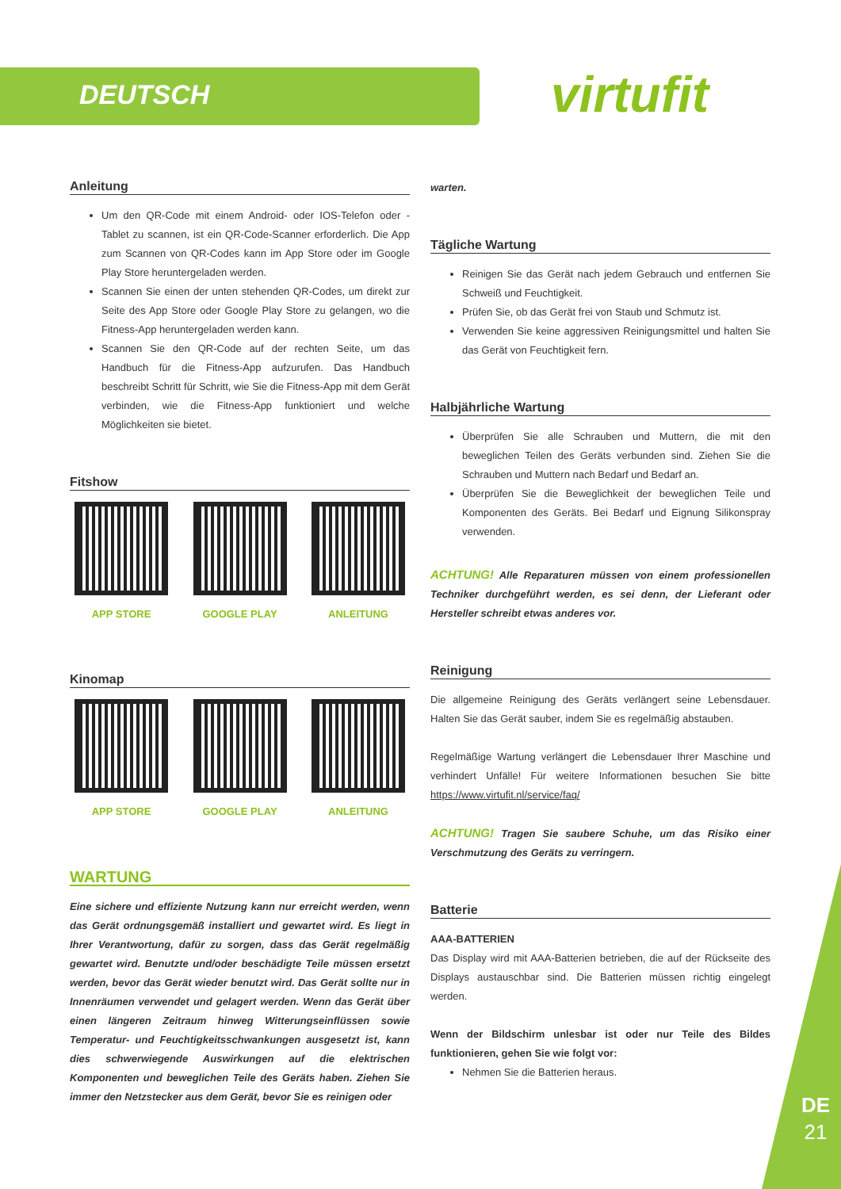DEUTSCH virtufit
Anleitung
Um den QR-Code mit einem Android- oder IOS-Telefon oder -Tablet zu scannen, ist ein QR-Code-Scanner erforderlich. Die App zum Scannen von QR-Codes kann im App Store oder im Google Play Store heruntergeladen werden.
Scannen Sie einen der unten stehenden QR-Codes, um direkt zur Seite des App Store oder Google Play Store zu gelangen, wo die Fitness-App heruntergeladen werden kann.
Scannen Sie den QR-Code auf der rechten Seite, um das Handbuch für die Fitness-App aufzurufen. Das Handbuch beschreibt Schritt für Schritt, wie Sie die Fitness-App mit dem Gerät verbinden, wie die Fitness-App funktioniert und welche Möglichkeiten sie bietet.
Fitshow
APP STORE GOOGLE PLAY ANLEITUNG
Kinomap
APP STORE GOOGLE PLAY ANLEITUNG
WARTUNG
Eine sichere und effiziente Nutzung kann nur erreicht werden, wenn das Gerät ordnungsgemäß installiert und gewartet wird. Es liegt in Ihrer Verantwortung, dafür zu sorgen, dass das Gerät regelmäßig gewartet wird. Benutzte und/oder beschädigte Teile müssen ersetzt werden, bevor das Gerät wieder benutzt wird. Das Gerät sollte nur in Innenräumen verwendet und gelagert werden. Wenn das Gerät über einen längeren Zeitraum hinweg Witterungseinflüssen sowie Temperatur- und Feuchtigkeitsschwankungen ausgesetzt ist, kann dies schwerwiegende Auswirkungen auf die elektrischen Komponenten und beweglichen Teile des Geräts haben. Ziehen Sie immer den Netzstecker aus dem Gerät, bevor Sie es reinigen oder
warten.
Tägliche Wartung
Reinigen Sie das Gerät nach jedem Gebrauch und entfernen Sie Schweiß und Feuchtigkeit.
Prüfen Sie, ob das Gerät frei von Staub und Schmutz ist.
Verwenden Sie keine aggressiven Reinigungsmittel und halten Sie das Gerät von Feuchtigkeit fern.
Halbjährliche Wartung
Überprüfen Sie alle Schrauben und Muttern, die mit den beweglichen Teilen des Geräts verbunden sind. Ziehen Sie die Schrauben und Muttern nach Bedarf und Bedarf an.
Überprüfen Sie die Beweglichkeit der beweglichen Teile und Komponenten des Geräts. Bei Bedarf und Eignung Silikonspray verwenden.
ACHTUNG! Alle Reparaturen müssen von einem professionellen Techniker durchgeführt werden, es sei denn, der Lieferant oder Hersteller schreibt etwas anderes vor.
Reinigung
Die allgemeine Reinigung des Geräts verlängert seine Lebensdauer. Halten Sie das Gerät sauber, indem Sie es regelmäßig abstauben.
Regelmäßige Wartung verlängert die Lebensdauer Ihrer Maschine und verhindert Unfälle! Für weitere Informationen besuchen Sie bitte https://www.virtufit.nl/service/faq/
ACHTUNG! Tragen Sie saubere Schuhe, um das Risiko einer Verschmutzung des Geräts zu verringern.
Batterie
AAA-BATTERIEN
Das Display wird mit AAA-Batterien betrieben, die auf der Rückseite des Displays austauschbar sind. Die Batterien müssen richtig eingelegt werden.
Wenn der Bildschirm unlesbar ist oder nur Teile des Bildes funktionieren, gehen Sie wie folgt vor:
Nehmen Sie die Batterien heraus.
DE
21